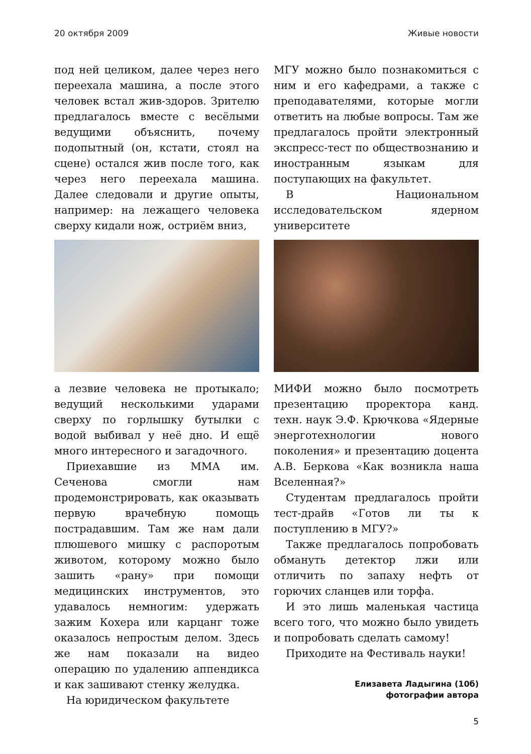20 октября 2009 Живые новости
под ней целиком, далее через него переехала машина, а после этого человек встал жив-здоров. Зрителю предлагалось вместе с весёлыми ведущими объяснить, почему подопытный (он, кстати, стоял на сцене) остался жив после того, как через него переехала машина. Далее следовали и другие опыты, например: на лежащего человека сверху кидали нож, остриём вниз,
а лезвие человека не протыкало; ведущий несколькими ударами сверху по горлышку бутылки с водой выбивал у неё дно. И ещё много интересного и загадочного.
Приехавшие из ММА им. Сеченова смогли нам продемонстрировать, как оказывать первую врачебную помощь пострадавшим. Там же нам дали плюшевого мишку с распоротым животом, которому можно было зашить «рану» при помощи медицинских инструментов, это удавалось немногим: удержать зажим Кохера или карцанг тоже оказалось непростым делом. Здесь же нам показали на видео операцию по удалению аппендикса и как зашивают стенку желудка.
На юридическом факультете
МГУ можно было познакомиться с ним и его кафедрами, а также с преподавателями, которые могли ответить на любые вопросы. Там же предлагалось пройти электронный экспресс-тест по обществознанию и иностранным языкам для поступающих на факультет.
В Национальном исследовательском ядерном университете
МИФИ можно было посмотреть презентацию проректора канд. техн. наук Э.Ф. Крючкова «Ядерные энерготехнологии нового поколения» и презентацию доцента А.В. Беркова «Как возникла наша Вселенная?»
Студентам предлагалось пройти тест-драйв «Готов ли ты к поступлению в МГУ?»
Также предлагалось попробовать обмануть детектор лжи или отличить по запаху нефть от горючих сланцев или торфа.
И это лишь маленькая частица всего того, что можно было увидеть и попробовать сделать самому!
Приходите на Фестиваль науки!
Елизавета Ладыгина (10б)
фотографии автора
5